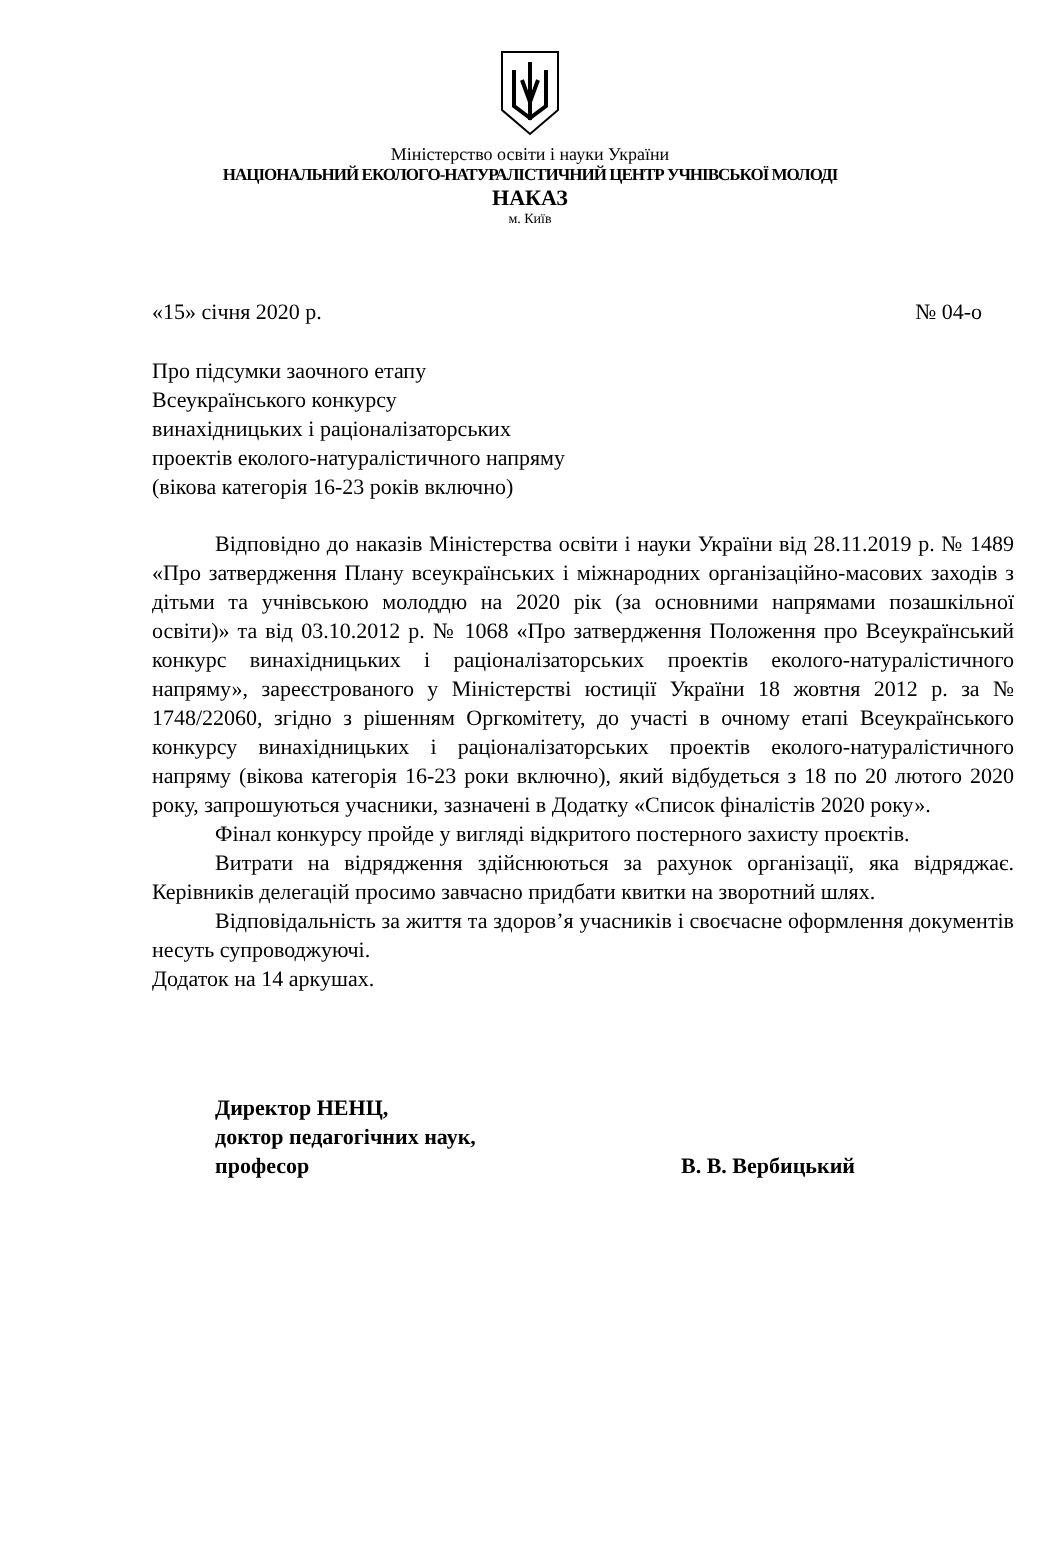Міністерство освіти і науки України
НАЦІОНАЛЬНИЙ ЕКОЛОГО-НАТУРАЛІСТИЧНИЙ ЦЕНТР УЧНІВСЬКОЇ МОЛОДІ
НАКАЗ
м. Київ
«15» січня 2020 р. № 04-о
Про підсумки заочного етапу
Всеукраїнського конкурсу
винахідницьких і раціоналізаторських
проектів еколого-натуралістичного напряму
(вікова категорія 16-23 років включно)
Відповідно до наказів Міністерства освіти і науки України від 28.11.2019 р. № 1489 «Про затвердження Плану всеукраїнських і міжнародних організаційно-масових заходів з дітьми та учнівською молоддю на 2020 рік (за основними напрямами позашкільної освіти)» та від 03.10.2012 р. № 1068 «Про затвердження Положення про Всеукраїнський конкурс винахідницьких і раціоналізаторських проектів еколого-натуралістичного напряму», зареєстрованого у Міністерстві юстиції України 18 жовтня 2012 р. за № 1748/22060, згідно з рішенням Оргкомітету, до участі в очному етапі Всеукраїнського конкурсу винахідницьких і раціоналізаторських проектів еколого-натуралістичного напряму (вікова категорія 16-23 роки включно), який відбудеться з 18 по 20 лютого 2020 року, запрошуються учасники, зазначені в Додатку «Список фіналістів 2020 року».
Фінал конкурсу пройде у вигляді відкритого постерного захисту проєктів.
Витрати на відрядження здійснюються за рахунок організації, яка відряджає. Керівників делегацій просимо завчасно придбати квитки на зворотний шлях.
Відповідальність за життя та здоров’я учасників і своєчасне оформлення документів несуть супроводжуючі.
Додаток на 14 аркушах.
Директор НЕНЦ,
доктор педагогічних наук,
професор В. В. Вербицький